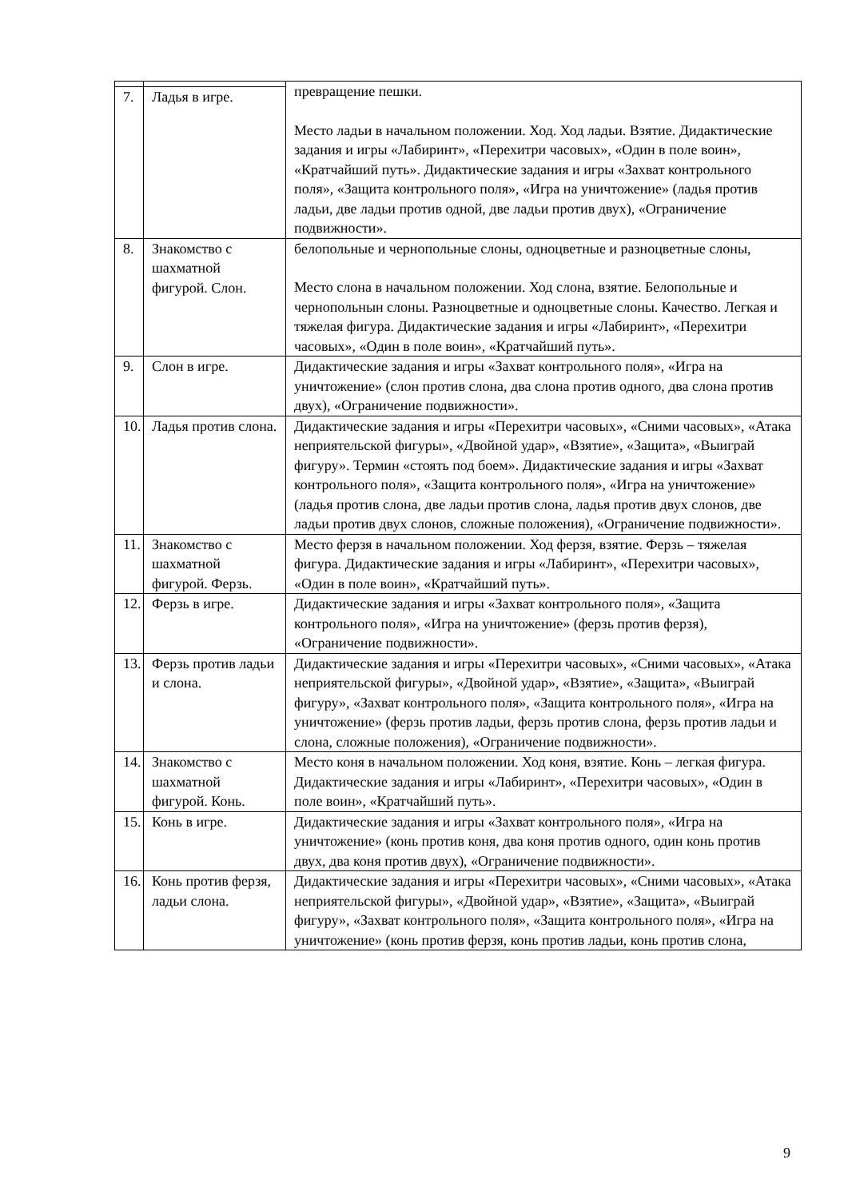| | | превращение пешки. Место ладьи в начальном положении. Ход. Ход ладьи. Взятие. Дидактические задания и игры «Лабиринт», «Перехитри часовых», «Один в поле воин», «Кратчайший путь». Дидактические задания и игры «Захват контрольного поля», «Защита контрольного поля», «Игра на уничтожение» (ладья против ладьи, две ладьи против одной, две ладьи против двух), «Ограничение подвижности». |
| 7. | Ладья в игре. | |
| 8. | Знакомство с шахматной фигурой. Слон. | белопольные и чернопольные слоны, одноцветные и разноцветные слоны, Место слона в начальном положении. Ход слона, взятие. Белопольные и чернопольнын слоны. Разноцветные и одноцветные слоны. Качество. Легкая и тяжелая фигура. Дидактические задания и игры «Лабиринт», «Перехитри часовых», «Один в поле воин», «Кратчайший путь». |
| 9. | Слон в игре. | Дидактические задания и игры «Захват контрольного поля», «Игра на уничтожение» (слон против слона, два слона против одного, два слона против двух), «Ограничение подвижности». |
| 10. | Ладья против слона. | Дидактические задания и игры «Перехитри часовых», «Сними часовых», «Атака неприятельской фигуры», «Двойной удар», «Взятие», «Защита», «Выиграй фигуру». Термин «стоять под боем». Дидактические задания и игры «Захват контрольного поля», «Защита контрольного поля», «Игра на уничтожение» (ладья против слона, две ладьи против слона, ладья против двух слонов, две ладьи против двух слонов, сложные положения), «Ограничение подвижности». |
| 11. | Знакомство с шахматной фигурой. Ферзь. | Место ферзя в начальном положении. Ход ферзя, взятие. Ферзь – тяжелая фигура. Дидактические задания и игры «Лабиринт», «Перехитри часовых», «Один в поле воин», «Кратчайший путь». |
| 12. | Ферзь в игре. | Дидактические задания и игры «Захват контрольного поля», «Защита контрольного поля», «Игра на уничтожение» (ферзь против ферзя), «Ограничение подвижности». |
| 13. | Ферзь против ладьи и слона. | Дидактические задания и игры «Перехитри часовых», «Сними часовых», «Атака неприятельской фигуры», «Двойной удар», «Взятие», «Защита», «Выиграй фигуру», «Захват контрольного поля», «Защита контрольного поля», «Игра на уничтожение» (ферзь против ладьи, ферзь против слона, ферзь против ладьи и слона, сложные положения), «Ограничение подвижности». |
| 14. | Знакомство с шахматной фигурой. Конь. | Место коня в начальном положении. Ход коня, взятие. Конь – легкая фигура. Дидактические задания и игры «Лабиринт», «Перехитри часовых», «Один в поле воин», «Кратчайший путь». |
| 15. | Конь в игре. | Дидактические задания и игры «Захват контрольного поля», «Игра на уничтожение» (конь против коня, два коня против одного, один конь против двух, два коня против двух), «Ограничение подвижности». |
| 16. | Конь против ферзя, ладьи слона. | Дидактические задания и игры «Перехитри часовых», «Сними часовых», «Атака неприятельской фигуры», «Двойной удар», «Взятие», «Защита», «Выиграй фигуру», «Захват контрольного поля», «Защита контрольного поля», «Игра на уничтожение» (конь против ферзя, конь против ладьи, конь против слона, |
9